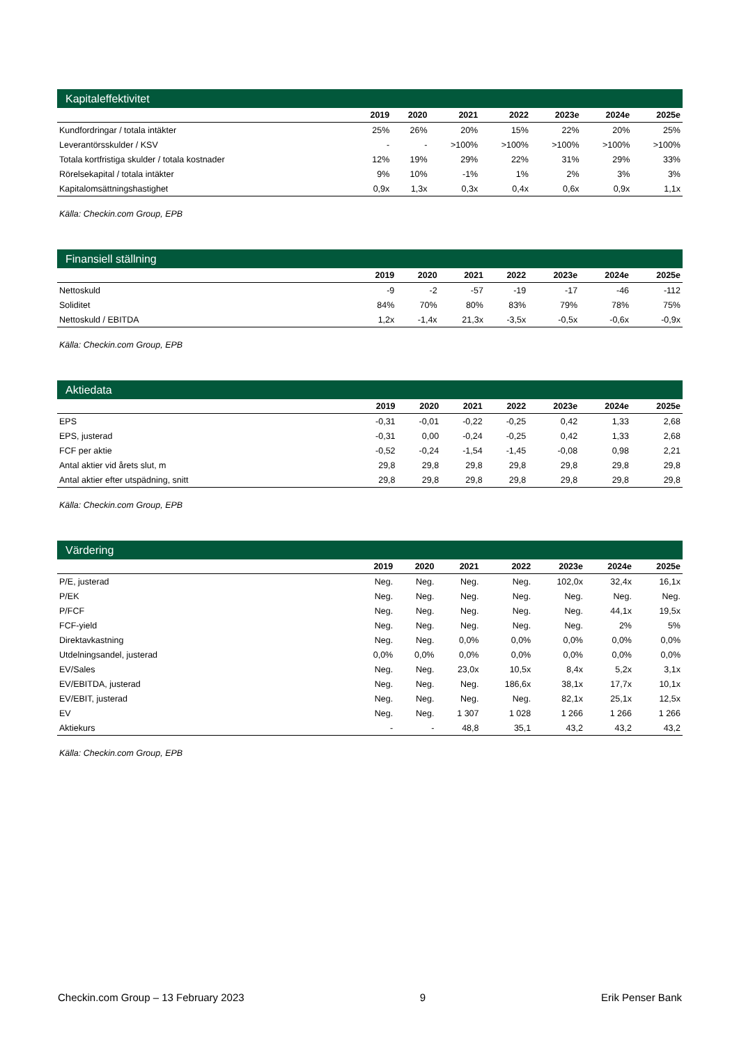Kapitaleffektivitet
| | 2019 | 2020 | 2021 | 2022 | 2023e | 2024e | 2025e |
| --- | --- | --- | --- | --- | --- | --- | --- |
| Kundfordringar / totala intäkter | 25% | 26% | 20% | 15% | 22% | 20% | 25% |
| Leverantörsskulder / KSV | - | - | >100% | >100% | >100% | >100% | >100% |
| Totala kortfristiga skulder / totala kostnader | 12% | 19% | 29% | 22% | 31% | 29% | 33% |
| Rörelsekapital / totala intäkter | 9% | 10% | -1% | 1% | 2% | 3% | 3% |
| Kapitalomsättningshastighet | 0,9x | 1,3x | 0,3x | 0,4x | 0,6x | 0,9x | 1,1x |
Källa: Checkin.com Group, EPB
Finansiell ställning
| | 2019 | 2020 | 2021 | 2022 | 2023e | 2024e | 2025e |
| --- | --- | --- | --- | --- | --- | --- | --- |
| Nettoskuld | -9 | -2 | -57 | -19 | -17 | -46 | -112 |
| Soliditet | 84% | 70% | 80% | 83% | 79% | 78% | 75% |
| Nettoskuld / EBITDA | 1,2x | -1,4x | 21,3x | -3,5x | -0,5x | -0,6x | -0,9x |
Källa: Checkin.com Group, EPB
Aktiedata
| | 2019 | 2020 | 2021 | 2022 | 2023e | 2024e | 2025e |
| --- | --- | --- | --- | --- | --- | --- | --- |
| EPS | -0,31 | -0,01 | -0,22 | -0,25 | 0,42 | 1,33 | 2,68 |
| EPS, justerad | -0,31 | 0,00 | -0,24 | -0,25 | 0,42 | 1,33 | 2,68 |
| FCF per aktie | -0,52 | -0,24 | -1,54 | -1,45 | -0,08 | 0,98 | 2,21 |
| Antal aktier vid årets slut, m | 29,8 | 29,8 | 29,8 | 29,8 | 29,8 | 29,8 | 29,8 |
| Antal aktier efter utspädning, snitt | 29,8 | 29,8 | 29,8 | 29,8 | 29,8 | 29,8 | 29,8 |
Källa: Checkin.com Group, EPB
Värdering
| | 2019 | 2020 | 2021 | 2022 | 2023e | 2024e | 2025e |
| --- | --- | --- | --- | --- | --- | --- | --- |
| P/E, justerad | Neg. | Neg. | Neg. | Neg. | 102,0x | 32,4x | 16,1x |
| P/EK | Neg. | Neg. | Neg. | Neg. | Neg. | Neg. | Neg. |
| P/FCF | Neg. | Neg. | Neg. | Neg. | Neg. | 44,1x | 19,5x |
| FCF-yield | Neg. | Neg. | Neg. | Neg. | Neg. | 2% | 5% |
| Direktavkastning | Neg. | Neg. | 0,0% | 0,0% | 0,0% | 0,0% | 0,0% |
| Utdelningsandel, justerad | 0,0% | 0,0% | 0,0% | 0,0% | 0,0% | 0,0% | 0,0% |
| EV/Sales | Neg. | Neg. | 23,0x | 10,5x | 8,4x | 5,2x | 3,1x |
| EV/EBITDA, justerad | Neg. | Neg. | Neg. | 186,6x | 38,1x | 17,7x | 10,1x |
| EV/EBIT, justerad | Neg. | Neg. | Neg. | Neg. | 82,1x | 25,1x | 12,5x |
| EV | Neg. | Neg. | 1 307 | 1 028 | 1 266 | 1 266 | 1 266 |
| Aktiekurs | - | - | 48,8 | 35,1 | 43,2 | 43,2 | 43,2 |
Källa: Checkin.com Group, EPB
Checkin.com Group – 13 February 2023 9 Erik Penser Bank